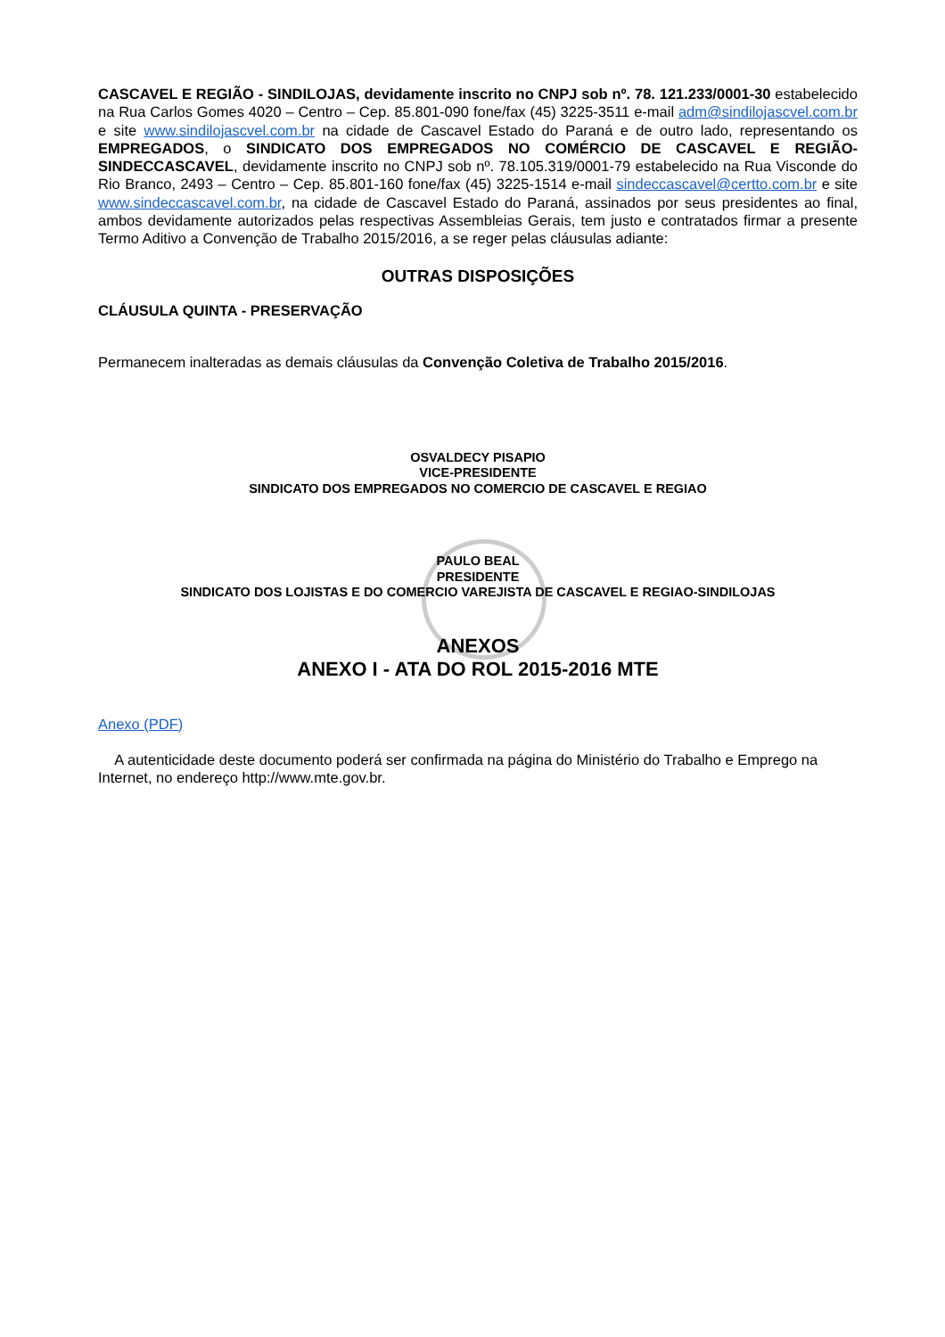CASCAVEL E REGIÃO - SINDILOJAS, devidamente inscrito no CNPJ sob nº. 78. 121.233/0001-30 estabelecido na Rua Carlos Gomes 4020 – Centro – Cep. 85.801-090 fone/fax (45) 3225-3511 e-mail adm@sindilojascvel.com.br e site www.sindilojascvel.com.br na cidade de Cascavel Estado do Paraná e de outro lado, representando os EMPREGADOS, o SINDICATO DOS EMPREGADOS NO COMÉRCIO DE CASCAVEL E REGIÃO- SINDECCASCAVEL, devidamente inscrito no CNPJ sob nº. 78.105.319/0001-79 estabelecido na Rua Visconde do Rio Branco, 2493 – Centro – Cep. 85.801-160 fone/fax (45) 3225-1514 e-mail sindeccascavel@certto.com.br e site www.sindeccascavel.com.br, na cidade de Cascavel Estado do Paraná, assinados por seus presidentes ao final, ambos devidamente autorizados pelas respectivas Assembleias Gerais, tem justo e contratados firmar a presente Termo Aditivo a Convenção de Trabalho 2015/2016, a se reger pelas cláusulas adiante:
OUTRAS DISPOSIÇÕES
CLÁUSULA QUINTA - PRESERVAÇÃO
Permanecem inalteradas as demais cláusulas da Convenção Coletiva de Trabalho 2015/2016.
OSVALDECY PISAPIO
VICE-PRESIDENTE
SINDICATO DOS EMPREGADOS NO COMERCIO DE CASCAVEL E REGIAO
PAULO BEAL
PRESIDENTE
SINDICATO DOS LOJISTAS E DO COMERCIO VAREJISTA DE CASCAVEL E REGIAO-SINDILOJAS
ANEXOS
ANEXO I - ATA DO ROL 2015-2016 MTE
Anexo (PDF)
A autenticidade deste documento poderá ser confirmada na página do Ministério do Trabalho e Emprego na Internet, no endereço http://www.mte.gov.br.